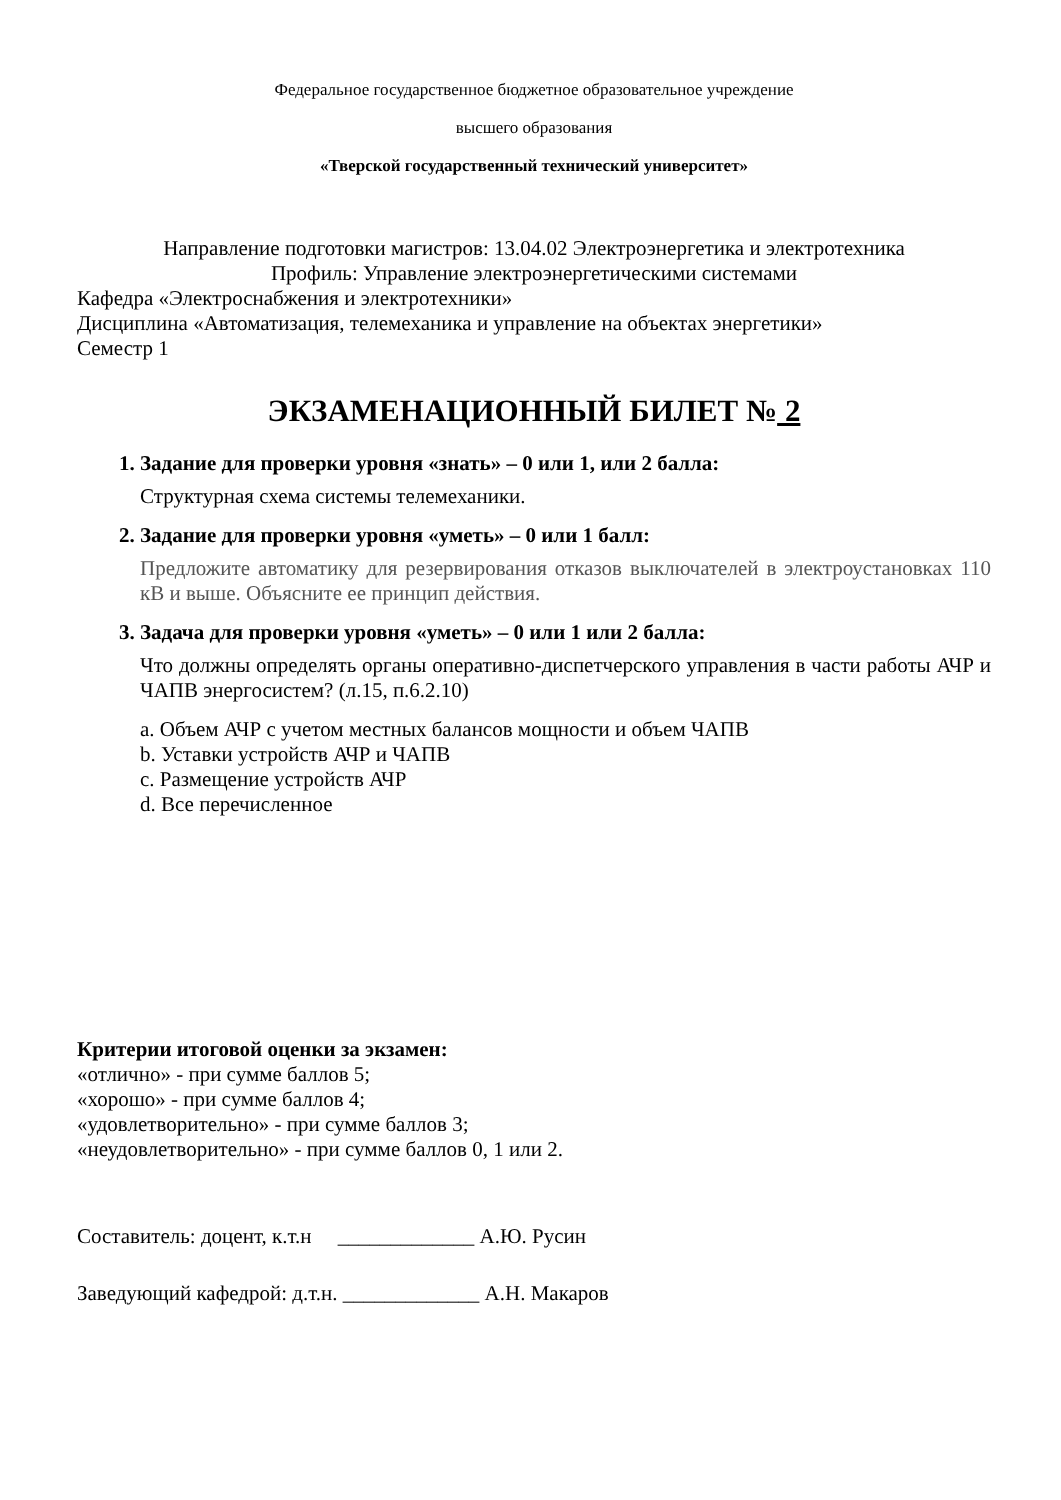Федеральное государственное бюджетное образовательное учреждение
высшего образования
«Тверской государственный технический университет»
Направление подготовки магистров: 13.04.02 Электроэнергетика и электротехника
Профиль: Управление электроэнергетическими системами
Кафедра «Электроснабжения и электротехники»
Дисциплина «Автоматизация, телемеханика и управление на объектах энергетики»
Семестр 1
ЭКЗАМЕНАЦИОННЫЙ БИЛЕТ № 2
1. Задание для проверки уровня «знать» – 0 или 1, или 2 балла:
Структурная схема системы телемеханики.
2. Задание для проверки уровня «уметь» – 0 или 1 балл:
Предложите автоматику для резервирования отказов выключателей в электроустановках 110 кВ и выше. Объясните ее принцип действия.
3. Задача для проверки уровня «уметь» – 0 или 1 или 2 балла:
Что должны определять органы оперативно-диспетчерского управления в части работы АЧР и ЧАПВ энергосистем? (л.15, п.6.2.10)
a. Объем АЧР с учетом местных балансов мощности и объем ЧАПВ
b. Уставки устройств АЧР и ЧАПВ
c. Размещение устройств АЧР
d. Все перечисленное
Критерии итоговой оценки за экзамен:
«отлично» - при сумме баллов 5;
«хорошо» - при сумме баллов 4;
«удовлетворительно» - при сумме баллов 3;
«неудовлетворительно» - при сумме баллов 0, 1 или 2.
Составитель: доцент, к.т.н _____________ А.Ю. Русин
Заведующий кафедрой: д.т.н. _____________ А.Н. Макаров